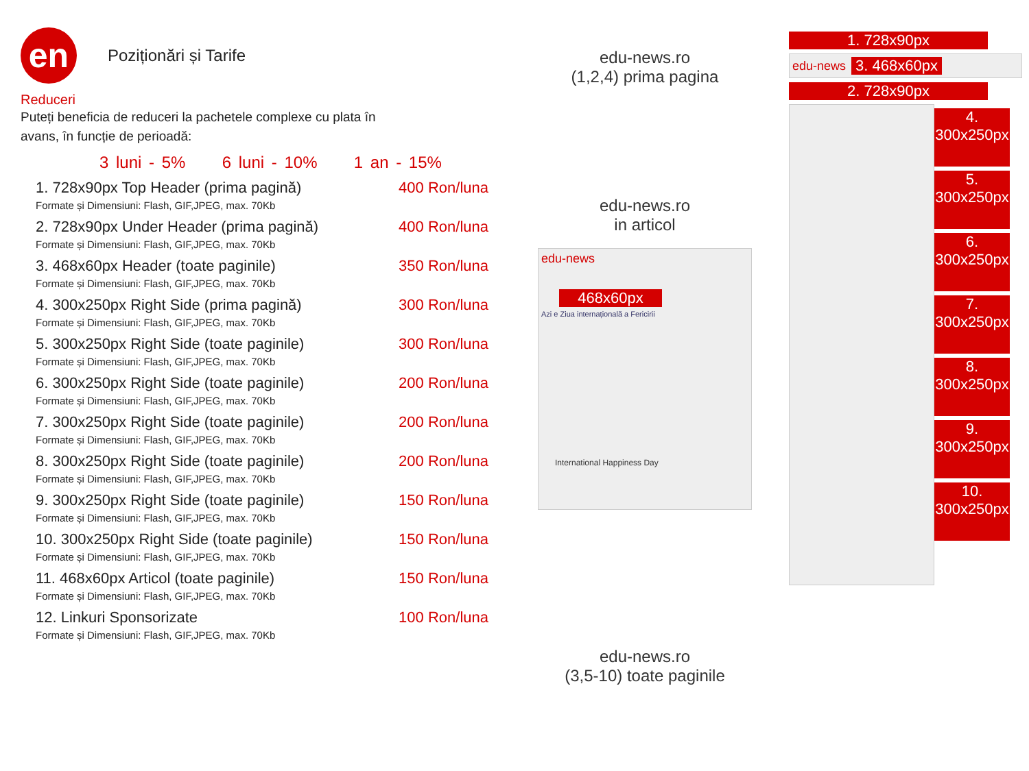en
Poziționări și Tarife
Reduceri
Puteți beneficia de reduceri la pachetele complexe cu plata în
avans, în funcție de perioadă:
3 luni - 5% 6 luni - 10% 1 an - 15%
1. 728x90px Top Header (prima pagină) 400 Ron/luna
Formate și Dimensiuni: Flash, GIF,JPEG, max. 70Kb
2. 728x90px Under Header (prima pagină) 400 Ron/luna
Formate și Dimensiuni: Flash, GIF,JPEG, max. 70Kb
3. 468x60px Header (toate paginile) 350 Ron/luna
Formate și Dimensiuni: Flash, GIF,JPEG, max. 70Kb
4. 300x250px Right Side (prima pagină) 300 Ron/luna
Formate și Dimensiuni: Flash, GIF,JPEG, max. 70Kb
5. 300x250px Right Side (toate paginile) 300 Ron/luna
Formate și Dimensiuni: Flash, GIF,JPEG, max. 70Kb
6. 300x250px Right Side (toate paginile) 200 Ron/luna
Formate și Dimensiuni: Flash, GIF,JPEG, max. 70Kb
7. 300x250px Right Side (toate paginile) 200 Ron/luna
Formate și Dimensiuni: Flash, GIF,JPEG, max. 70Kb
8. 300x250px Right Side (toate paginile) 200 Ron/luna
Formate și Dimensiuni: Flash, GIF,JPEG, max. 70Kb
9. 300x250px Right Side (toate paginile) 150 Ron/luna
Formate și Dimensiuni: Flash, GIF,JPEG, max. 70Kb
10. 300x250px Right Side (toate paginile) 150 Ron/luna
Formate și Dimensiuni: Flash, GIF,JPEG, max. 70Kb
11. 468x60px Articol (toate paginile) 150 Ron/luna
Formate și Dimensiuni: Flash, GIF,JPEG, max. 70Kb
12. Linkuri Sponsorizate 100 Ron/luna
Formate și Dimensiuni: Flash, GIF,JPEG, max. 70Kb
edu-news.ro
(1,2,4) prima pagina
edu-news.ro
in articol
edu-news
468x60px
Azi e Ziua internațională a Fericirii
International Happiness Day
edu-news.ro
(3,5-10) toate paginile
1. 728x90px
edu-news 3. 468x60px
2. 728x90px
4.
300x250px
5.
300x250px
6.
300x250px
7.
300x250px
8.
300x250px
9.
300x250px
10.
300x250px